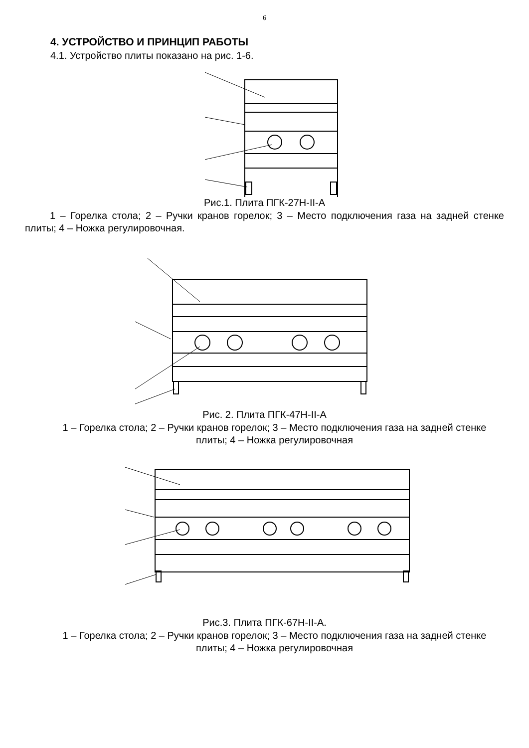6
4. УСТРОЙСТВО И ПРИНЦИП РАБОТЫ
4.1. Устройство плиты показано на рис. 1-6.
Рис.1. Плита ПГК-27Н-II-А
1 – Горелка стола; 2 – Ручки кранов горелок; 3 – Место подключения газа на задней стенке плиты; 4 – Ножка регулировочная.
Рис. 2. Плита ПГК-47Н-II-А
1 – Горелка стола; 2 – Ручки кранов горелок; 3 – Место подключения газа на задней стенке плиты; 4 – Ножка регулировочная
Рис.3. Плита ПГК-67Н-II-А.
1 – Горелка стола; 2 – Ручки кранов горелок; 3 – Место подключения газа на задней стенке плиты; 4 – Ножка регулировочная